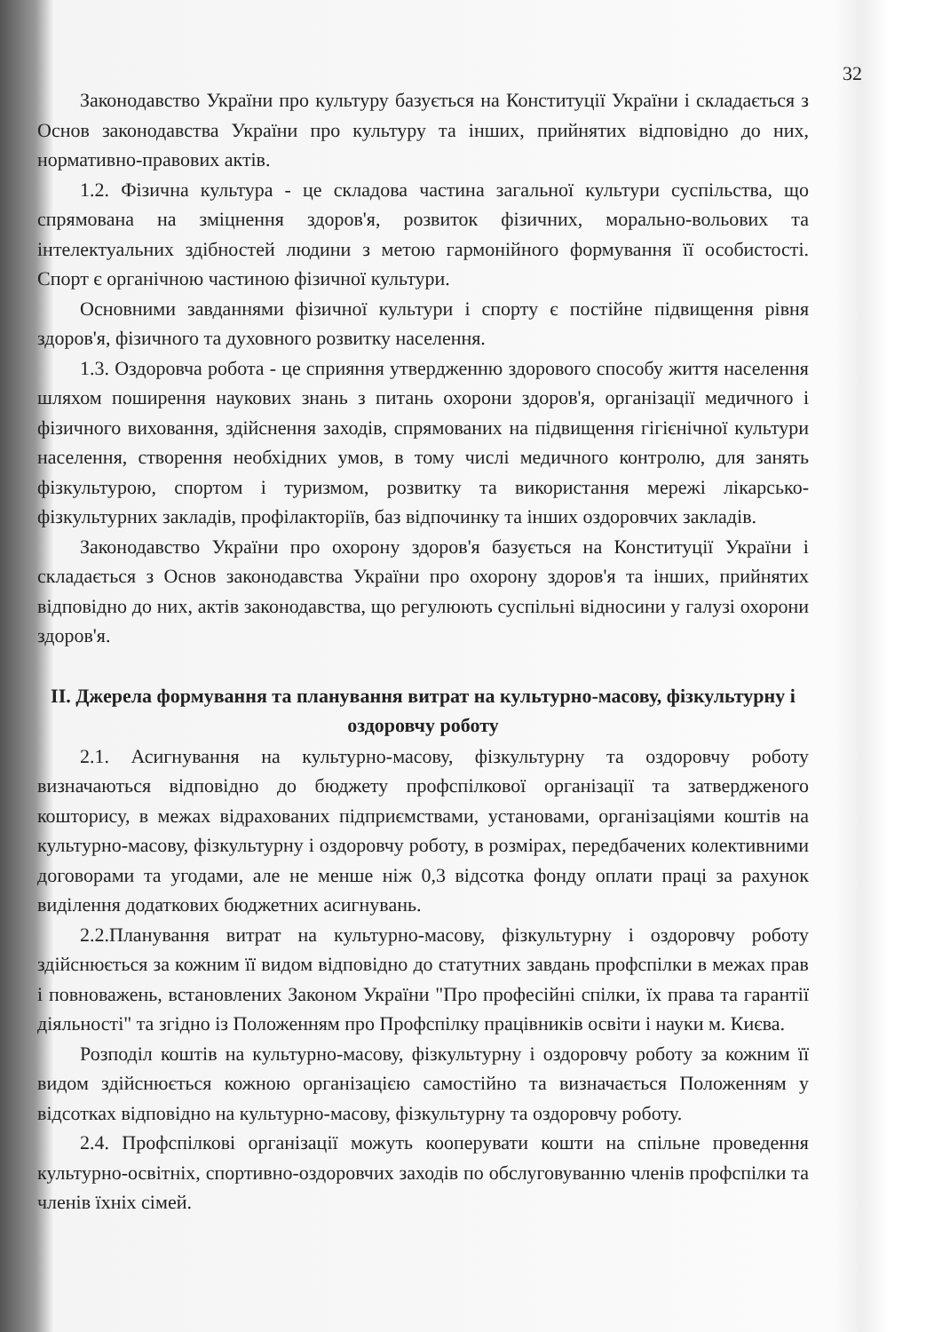32
Законодавство України про культуру базується на Конституції України і складається з Основ законодавства України про культуру та інших, прийнятих відповідно до них, нормативно-правових актів.
1.2. Фізична культура - це складова частина загальної культури суспільства, що спрямована на зміцнення здоров'я, розвиток фізичних, морально-вольових та інтелектуальних здібностей людини з метою гармонійного формування її особистості. Спорт є органічною частиною фізичної культури.
Основними завданнями фізичної культури і спорту є постійне підвищення рівня здоров'я, фізичного та духовного розвитку населення.
1.3. Оздоровча робота - це сприяння утвердженню здорового способу життя населення шляхом поширення наукових знань з питань охорони здоров'я, організації медичного і фізичного виховання, здійснення заходів, спрямованих на підвищення гігієнічної культури населення, створення необхідних умов, в тому числі медичного контролю, для занять фізкультурою, спортом і туризмом, розвитку та використання мережі лікарсько-фізкультурних закладів, профілакторіїв, баз відпочинку та інших оздоровчих закладів.
Законодавство України про охорону здоров'я базується на Конституції України і складається з Основ законодавства України про охорону здоров'я та інших, прийнятих відповідно до них, актів законодавства, що регулюють суспільні відносини у галузі охорони здоров'я.
ІІ. Джерела формування та планування витрат на культурно-масову, фізкультурну і оздоровчу роботу
2.1. Асигнування на культурно-масову, фізкультурну та оздоровчу роботу визначаються відповідно до бюджету профспілкової організації та затвердженого кошторису, в межах відрахованих підприємствами, установами, організаціями коштів на культурно-масову, фізкультурну і оздоровчу роботу, в розмірах, передбачених колективними договорами та угодами, але не менше ніж 0,3 відсотка фонду оплати праці за рахунок виділення додаткових бюджетних асигнувань.
2.2.Планування витрат на культурно-масову, фізкультурну і оздоровчу роботу здійснюється за кожним її видом відповідно до статутних завдань профспілки в межах прав і повноважень, встановлених Законом України "Про професійні спілки, їх права та гарантії діяльності" та згідно із Положенням про Профспілку працівників освіти і науки м. Києва.
Розподіл коштів на культурно-масову, фізкультурну і оздоровчу роботу за кожним її видом здійснюється кожною організацією самостійно та визначається Положенням у відсотках відповідно на культурно-масову, фізкультурну та оздоровчу роботу.
2.4. Профспілкові організації можуть кооперувати кошти на спільне проведення культурно-освітніх, спортивно-оздоровчих заходів по обслуговуванню членів профспілки та членів їхніх сімей.